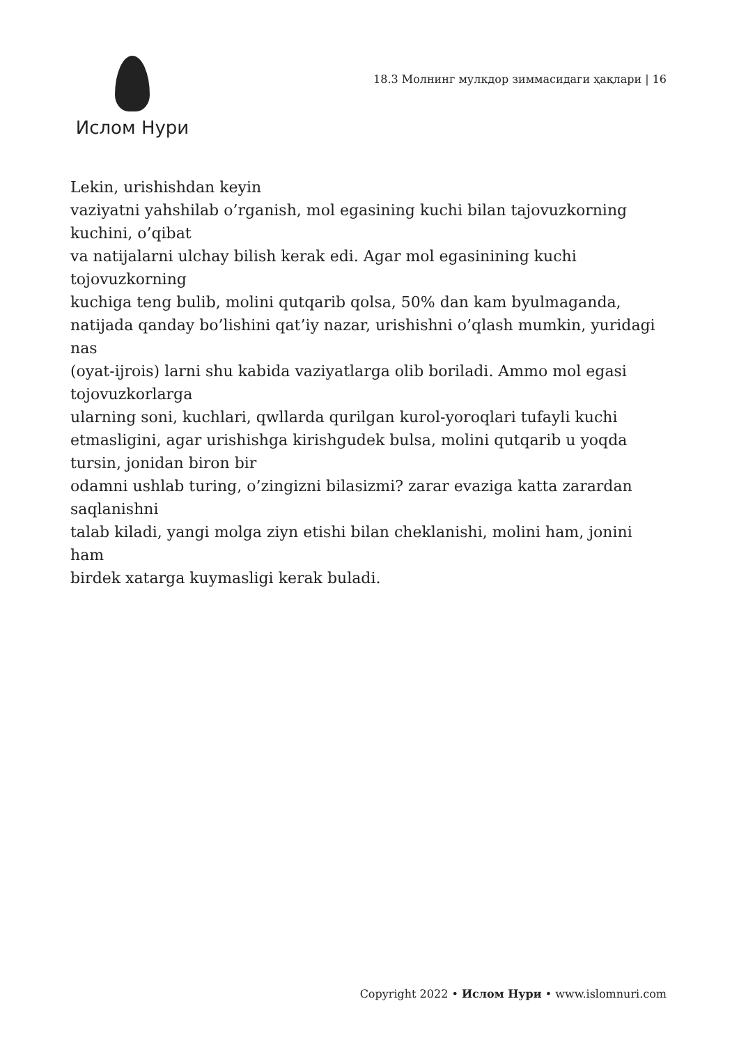Ислом Нури
18.3 Молнинг мулкдор зиммасидаги ҳақлари | 16
Lekin, urishishdan keyin
vaziyatni yahshilab o’rganish, mol egasining kuchi bilan tajovuzkorning kuchini, o’qibat
va natijalarni ulchay bilish kerak edi. Agar mol egasinining kuchi tojovuzkorning
kuchiga teng bulib, molini qutqarib qolsa, 50% dan kam byulmaganda, natijada qanday bo’lishini qat’iy nazar, urishishni o’qlash mumkin, yuridagi nas
(oyat-ijrois) larni shu kabida vaziyatlarga olib boriladi. Ammo mol egasi tojovuzkorlarga
ularning soni, kuchlari, qwllarda qurilgan kurol-yoroqlari tufayli kuchi etmasligini, agar urishishga kirishgudek bulsa, molini qutqarib u yoqda tursin, jonidan biron bir
odamni ushlab turing, o’zingizni bilasizmi? zarar evaziga katta zarardan saqlanishni
talab kiladi, yangi molga ziyn etishi bilan cheklanishi, molini ham, jonini ham
birdek xatarga kuymasligi kerak buladi.
Copyright 2022 • Ислом Нури • www.islomnuri.com